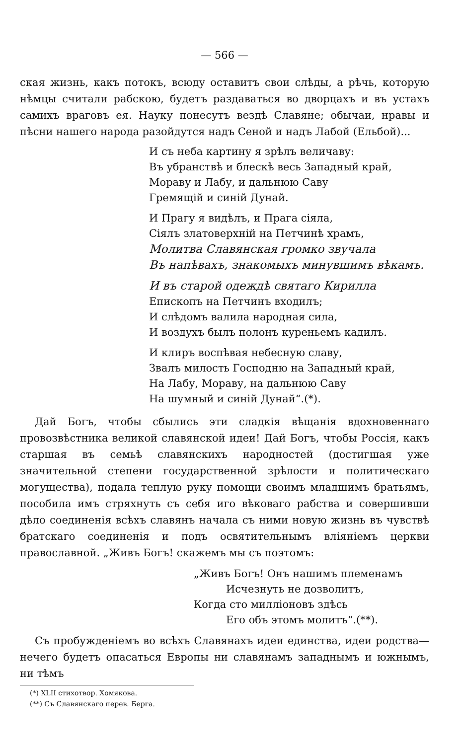— 566 —
ская жизнь, какъ потокъ, всюду оставитъ свои слѣды, а рѣчь, которую нѣмцы считали рабскою, будетъ раздаваться во дворцахъ и въ устахъ самихъ враговъ ея. Науку понесутъ вездѣ Славяне; обычаи, нравы и пѣсни нашего народа разойдутся надъ Сеной и надъ Лабой (Ельбой)...
И съ неба картину я зрѣлъ величаву:
Въ убранствѣ и блескѣ весь Западный край,
Мораву и Лабу, и дальнюю Саву
Гремящій и синій Дунай.
И Прагу я видѣлъ, и Прага сіяла,
Сіялъ златоверхній на Петчинѣ храмъ,
Молитва Славянская громко звучала
Въ напѣвахъ, знакомыхъ минувшимъ вѣкамъ.
И въ старой одеждѣ святаго Кирилла
Епископъ на Петчинъ входилъ;
И слѣдомъ валила народная сила,
И воздухъ былъ полонъ куреньемъ кадилъ.
И клиръ воспѣвая небесную славу,
Звалъ милость Господню на Западный край,
На Лабу, Мораву, на дальнюю Саву
На шумный и синій Дунай“.(*).
Дай Богъ, чтобы сбылись эти сладкія вѣщанія вдохновеннаго провозвѣстника великой славянской идеи! Дай Богъ, чтобы Россія, какъ старшая въ семьѣ славянскихъ народностей (достигшая уже значительной степени государственной зрѣлости и политическаго могущества), подала теплую руку помощи своимъ младшимъ братьямъ, пособила имъ стряхнуть съ себя иго вѣковаго рабства и совершивши дѣло соединенія всѣхъ славянъ начала съ ними новую жизнь въ чувствѣ братскаго соединенія и подъ освятительнымъ вліяніемъ церкви православной. „Живъ Богъ! скажемъ мы съ поэтомъ:
„Живъ Богъ! Онъ нашимъ племенамъ
Исчезнуть не дозволитъ,
Когда сто милліоновъ здѣсь
Его объ этомъ молитъ“.(**).
Съ пробужденіемъ во всѣхъ Славянахъ идеи единства, идеи родства—нечего будетъ опасаться Европы ни славянамъ западнымъ и южнымъ, ни тѣмъ
(*) XLII стихотвор. Хомякова.
(**) Съ Славянскаго перев. Берга.